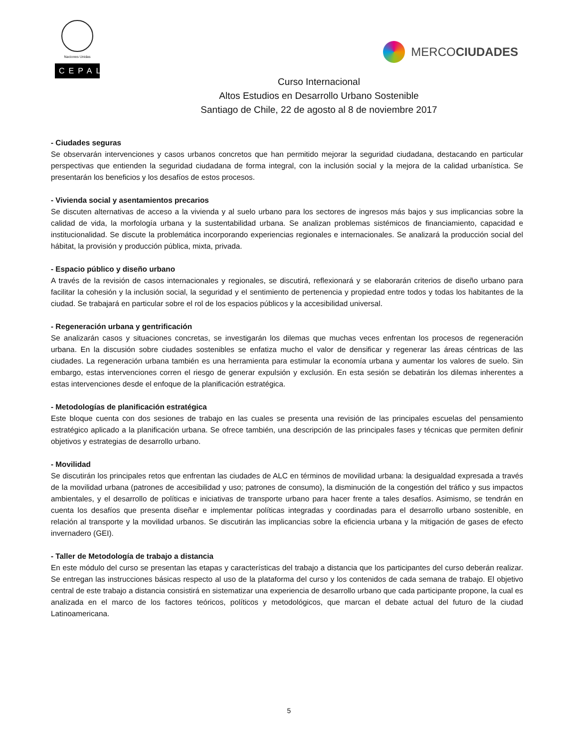Naciones Unidas
CEPAL
MERCO CIUDADES
Curso Internacional
Altos Estudios en Desarrollo Urbano Sostenible
Santiago de Chile, 22 de agosto al 8 de noviembre 2017
- Ciudades seguras
Se observarán intervenciones y casos urbanos concretos que han permitido mejorar la seguridad ciudadana, destacando en particular perspectivas que entienden la seguridad ciudadana de forma integral, con la inclusión social y la mejora de la calidad urbanística. Se presentarán los beneficios y los desafíos de estos procesos.
- Vivienda social y asentamientos precarios
Se discuten alternativas de acceso a la vivienda y al suelo urbano para los sectores de ingresos más bajos y sus implicancias sobre la calidad de vida, la morfología urbana y la sustentabilidad urbana. Se analizan problemas sistémicos de financiamiento, capacidad e institucionalidad. Se discute la problemática incorporando experiencias regionales e internacionales. Se analizará la producción social del hábitat, la provisión y producción pública, mixta, privada.
- Espacio público y diseño urbano
A través de la revisión de casos internacionales y regionales, se discutirá, reflexionará y se elaborarán criterios de diseño urbano para facilitar la cohesión y la inclusión social, la seguridad y el sentimiento de pertenencia y propiedad entre todos y todas los habitantes de la ciudad. Se trabajará en particular sobre el rol de los espacios públicos y la accesibilidad universal.
- Regeneración urbana y gentrificación
Se analizarán casos y situaciones concretas, se investigarán los dilemas que muchas veces enfrentan los procesos de regeneración urbana. En la discusión sobre ciudades sostenibles se enfatiza mucho el valor de densificar y regenerar las áreas céntricas de las ciudades. La regeneración urbana también es una herramienta para estimular la economía urbana y aumentar los valores de suelo. Sin embargo, estas intervenciones corren el riesgo de generar expulsión y exclusión. En esta sesión se debatirán los dilemas inherentes a estas intervenciones desde el enfoque de la planificación estratégica.
- Metodologías de planificación estratégica
Este bloque cuenta con dos sesiones de trabajo en las cuales se presenta una revisión de las principales escuelas del pensamiento estratégico aplicado a la planificación urbana. Se ofrece también, una descripción de las principales fases y técnicas que permiten definir objetivos y estrategias de desarrollo urbano.
- Movilidad
Se discutirán los principales retos que enfrentan las ciudades de ALC en términos de movilidad urbana: la desigualdad expresada a través de la movilidad urbana (patrones de accesibilidad y uso; patrones de consumo), la disminución de la congestión del tráfico y sus impactos ambientales, y el desarrollo de políticas e iniciativas de transporte urbano para hacer frente a tales desafíos. Asimismo, se tendrán en cuenta los desafíos que presenta diseñar e implementar políticas integradas y coordinadas para el desarrollo urbano sostenible, en relación al transporte y la movilidad urbanos. Se discutirán las implicancias sobre la eficiencia urbana y la mitigación de gases de efecto invernadero (GEI).
- Taller de Metodología de trabajo a distancia
En este módulo del curso se presentan las etapas y características del trabajo a distancia que los participantes del curso deberán realizar. Se entregan las instrucciones básicas respecto al uso de la plataforma del curso y los contenidos de cada semana de trabajo. El objetivo central de este trabajo a distancia consistirá en sistematizar una experiencia de desarrollo urbano que cada participante propone, la cual es analizada en el marco de los factores teóricos, políticos y metodológicos, que marcan el debate actual del futuro de la ciudad Latinoamericana.
5